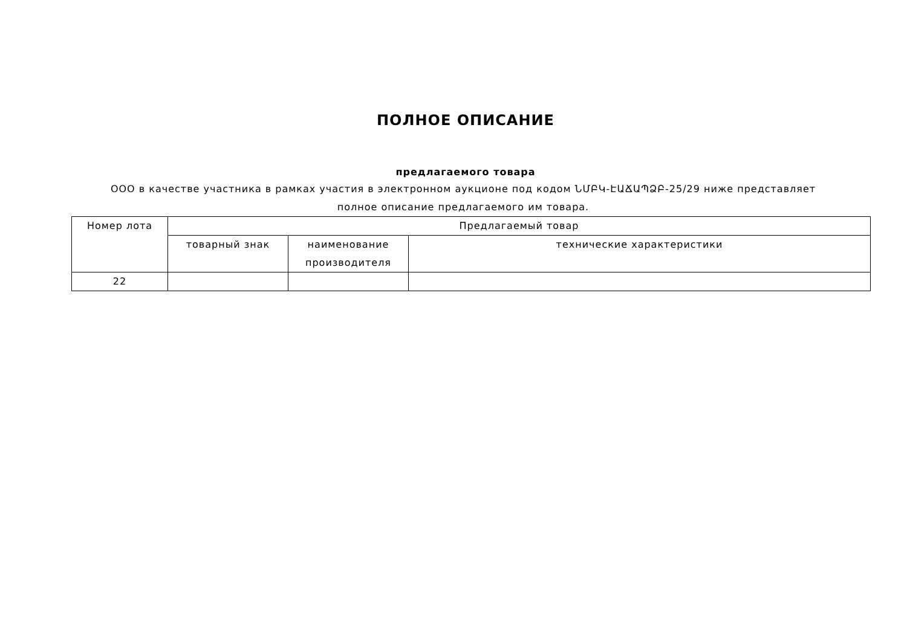ПОЛНОЕ ОПИСАНИЕ
предлагаемого товара
ООО в качестве участника в рамках участия в электронном аукционе под кодом ՆՄԲԿ-ԷԱՃԱՊՁԲ-25/29 ниже представляет полное описание предлагаемого им товара.
| Номер лота | Предлагаемый товар | | |
| --- | --- | --- | --- |
| | товарный знак | наименование производителя | технические характеристики |
| 22 | | | |